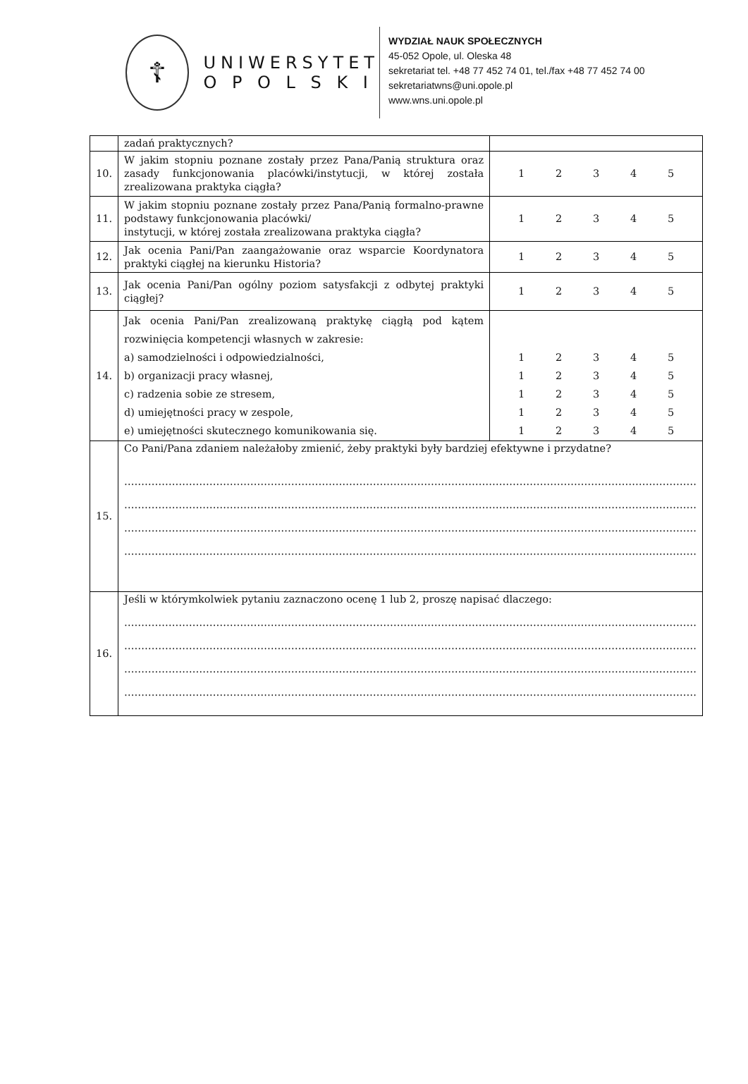☦
UNIWERSYTET
O P O L S K I
WYDZIAŁ NAUK SPOŁECZNYCH
45-052 Opole, ul. Oleska 48
sekretariat tel. +48 77 452 74 01, tel./fax +48 77 452 74 00
sekretariatwns@uni.opole.pl
www.wns.uni.opole.pl
| | zadań praktycznych? | |
| 10. | W jakim stopniu poznane zostały przez Pana/Panią struktura oraz zasady funkcjonowania placówki/instytucji, w której została zrealizowana praktyka ciągła? | 1 2 3 4 5 |
| 11. | W jakim stopniu poznane zostały przez Pana/Panią formalno-prawne podstawy funkcjonowania placówki/ instytucji, w której została zrealizowana praktyka ciągła? | 1 2 3 4 5 |
| 12. | Jak ocenia Pani/Pan zaangażowanie oraz wsparcie Koordynatora praktyki ciągłej na kierunku Historia? | 1 2 3 4 5 |
| 13. | Jak ocenia Pani/Pan ogólny poziom satysfakcji z odbytej praktyki ciągłej? | 1 2 3 4 5 |
| 14. | Jak ocenia Pani/Pan zrealizowaną praktykę ciągłą pod kątem rozwinięcia kompetencji własnych w zakresie: a) samodzielności i odpowiedzialności, b) organizacji pracy własnej, c) radzenia sobie ze stresem, d) umiejętności pracy w zespole, e) umiejętności skutecznego komunikowania się. | 1 2 3 4 5 1 2 3 4 5 1 2 3 4 5 1 2 3 4 5 1 2 3 4 5 |
| 15. | Co Pani/Pana zdaniem należałoby zmienić, żeby praktyki były bardziej efektywne i przydatne? …………………………………………………………………………………………………………………………………………………… …………………………………………………………………………………………………………………………………………………… …………………………………………………………………………………………………………………………………………………… …………………………………………………………………………………………………………………………………………………… | |
| 16. | Jeśli w którymkolwiek pytaniu zaznaczono ocenę 1 lub 2, proszę napisać dlaczego: …………………………………………………………………………………………………………………………………………………… …………………………………………………………………………………………………………………………………………………… …………………………………………………………………………………………………………………………………………………… …………………………………………………………………………………………………………………………………………………… | |